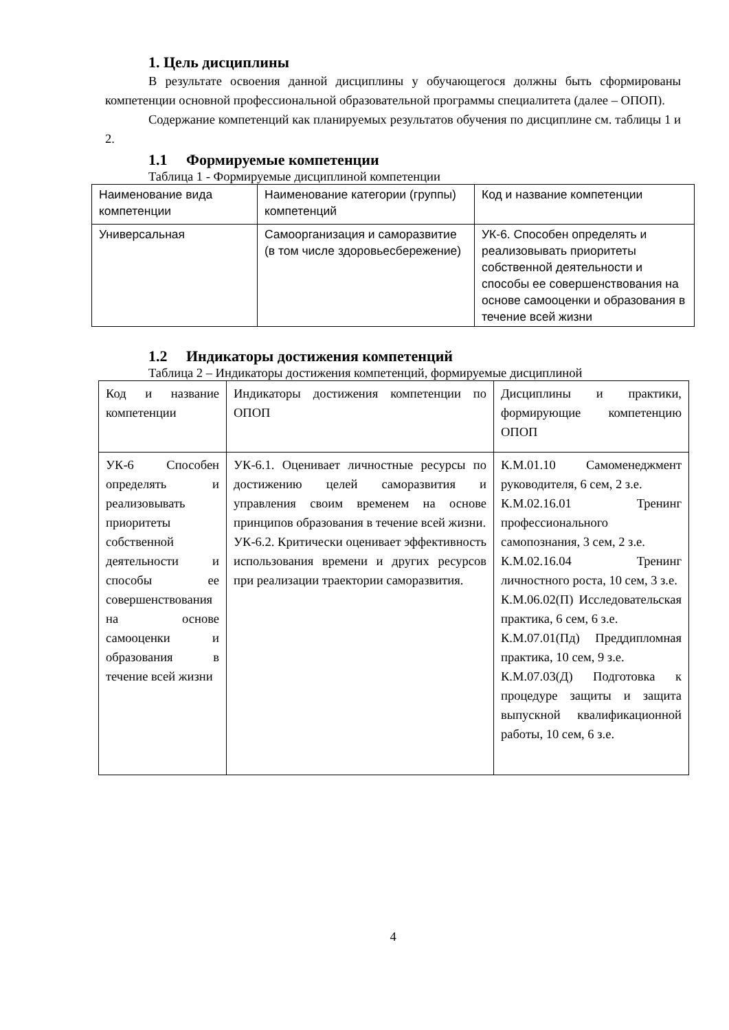1. Цель дисциплины
В результате освоения данной дисциплины у обучающегося должны быть сформированы компетенции основной профессиональной образовательной программы специалитета (далее – ОПОП).
Содержание компетенций как планируемых результатов обучения по дисциплине см. таблицы 1 и 2.
1.1 Формируемые компетенции
Таблица 1 - Формируемые дисциплиной компетенции
| Наименование вида компетенции | Наименование категории (группы) компетенций | Код и название компетенции |
| Универсальная | Самоорганизация и саморазвитие (в том числе здоровьесбережение) | УК-6. Способен определять и реализовывать приоритеты собственной деятельности и способы ее совершенствования на основе самооценки и образования в течение всей жизни |
1.2 Индикаторы достижения компетенций
Таблица 2 – Индикаторы достижения компетенций, формируемые дисциплиной
| Код и название компетенции | Индикаторы достижения компетенции по ОПОП | Дисциплины и практики, формирующие компетенцию ОПОП |
| УК-6 Способен определять и реализовывать приоритеты собственной деятельности и способы ее совершенствования на основе самооценки и образования в течение всей жизни | УК-6.1. Оценивает личностные ресурсы по достижению целей саморазвития и управления своим временем на основе принципов образования в течение всей жизни. УК-6.2. Критически оценивает эффективность использования времени и других ресурсов при реализации траектории саморазвития. | К.М.01.10 Самоменеджмент руководителя, 6 сем, 2 з.е. К.М.02.16.01 Тренинг профессионального самопознания, 3 сем, 2 з.е. К.М.02.16.04 Тренинг личностного роста, 10 сем, 3 з.е. К.М.06.02(П) Исследовательская практика, 6 сем, 6 з.е. К.М.07.01(Пд) Преддипломная практика, 10 сем, 9 з.е. К.М.07.03(Д) Подготовка к процедуре защиты и защита выпускной квалификационной работы, 10 сем, 6 з.е. |
4